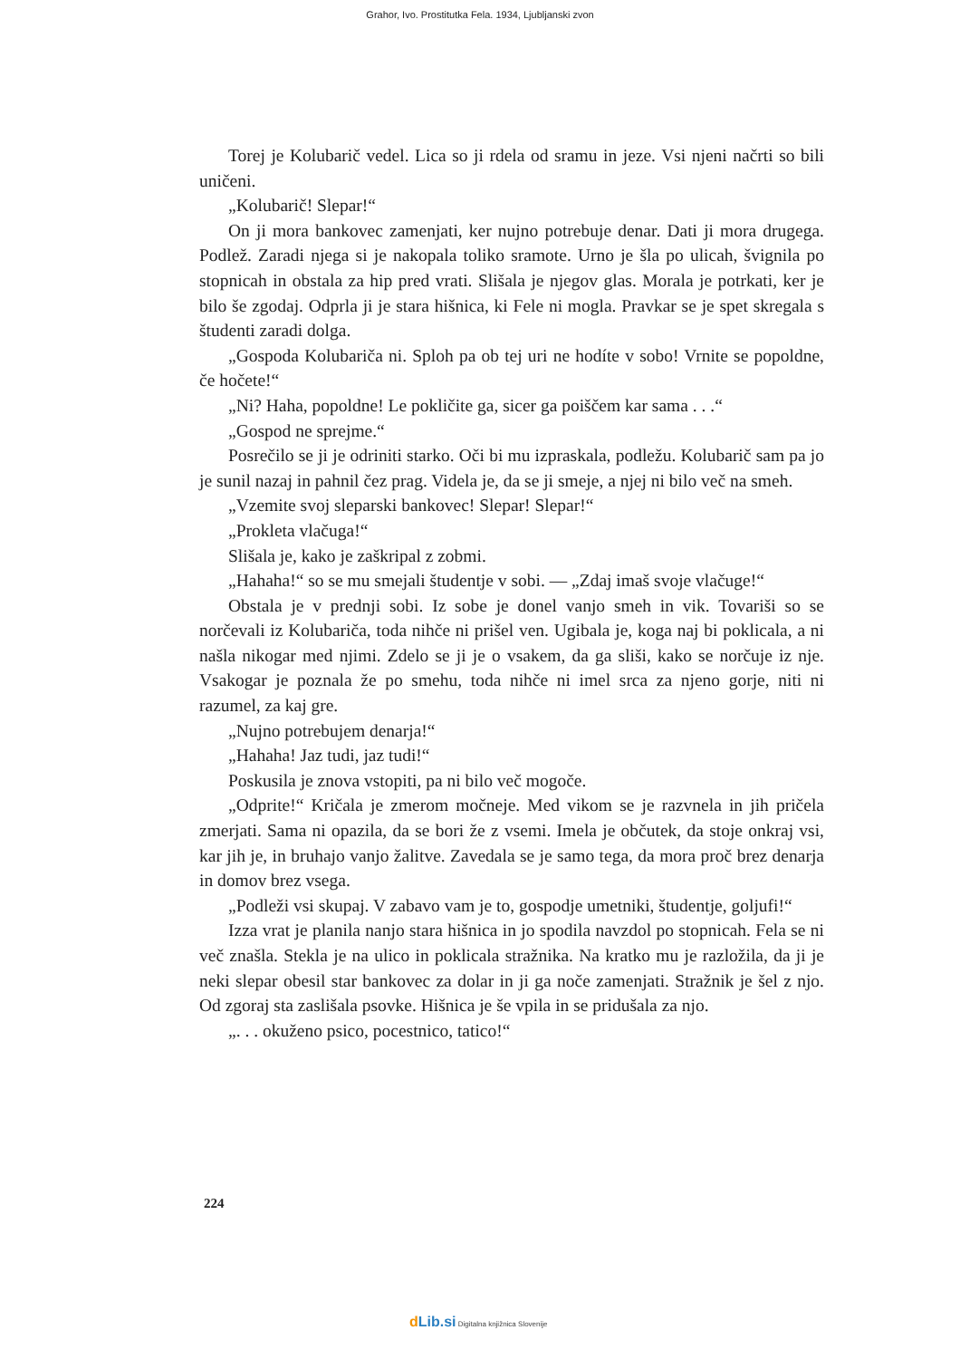Grahor, Ivo. Prostitutka Fela. 1934, Ljubljanski zvon
Torej je Kolubarič vedel. Lica so ji rdela od sramu in jeze. Vsi njeni načrti so bili uničeni.
„Kolubarič! Slepar!“
On ji mora bankovec zamenjati, ker nujno potrebuje denar. Dati ji mora drugega. Podlež. Zaradi njega si je nakopala toliko sramote. Urno je šla po ulicah, švignila po stopnicah in obstala za hip pred vrati. Slišala je njegov glas. Morala je potrkati, ker je bilo še zgodaj. Odprla ji je stara hišnica, ki Fele ni mogla. Pravkar se je spet skregala s študenti zaradi dolga.
„Gospoda Kolubariča ni. Sploh pa ob tej uri ne hodíte v sobo! Vrnite se popoldne, če hočete!“
„Ni? Haha, popoldne! Le pokličite ga, sicer ga poiščem kar sama . . .“
„Gospod ne sprejme.“
Posrečilo se ji je odriniti starko. Oči bi mu izpraskala, podležu. Kolubarič sam pa jo je sunil nazaj in pahnil čez prag. Videla je, da se ji smeje, a njej ni bilo več na smeh.
„Vzemite svoj sleparski bankovec! Slepar! Slepar!“
„Prokleta vlačuga!“
Slišala je, kako je zaškripal z zobmi.
„Hahaha!“ so se mu smejali študentje v sobi. — „Zdaj imaš svoje vlačuge!“
Obstala je v prednji sobi. Iz sobe je donel vanjo smeh in vik. Tovariši so se norčevali iz Kolubariča, toda nihče ni prišel ven. Ugibala je, koga naj bi poklicala, a ni našla nikogar med njimi. Zdelo se ji je o vsakem, da ga sliši, kako se norčuje iz nje. Vsakogar je poznala že po smehu, toda nihče ni imel srca za njeno gorje, niti ni razumel, za kaj gre.
„Nujno potrebujem denarja!“
„Hahaha! Jaz tudi, jaz tudi!“
Poskusila je znova vstopiti, pa ni bilo več mogoče.
„Odprite!“ Kričala je zmerom močneje. Med vikom se je razvnela in jih pričela zmerjati. Sama ni opazila, da se bori že z vsemi. Imela je občutek, da stoje onkraj vsi, kar jih je, in bruhajo vanjo žalitve. Zavedala se je samo tega, da mora proč brez denarja in domov brez vsega.
„Podleži vsi skupaj. V zabavo vam je to, gospodje umetniki, študentje, goljufi!“
Izza vrat je planila nanjo stara hišnica in jo spodila navzdol po stopnicah. Fela se ni več znašla. Stekla je na ulico in poklicala stražnika. Na kratko mu je razložila, da ji je neki slepar obesil star bankovec za dolar in ji ga noče zamenjati. Stražnik je šel z njo. Od zgoraj sta zaslišala psovke. Hišnica je še vpila in se pridušala za njo.
„. . . okuženo psico, pocestnico, tatico!“
224
dLib.si Digitalna knjižnica Slovenije